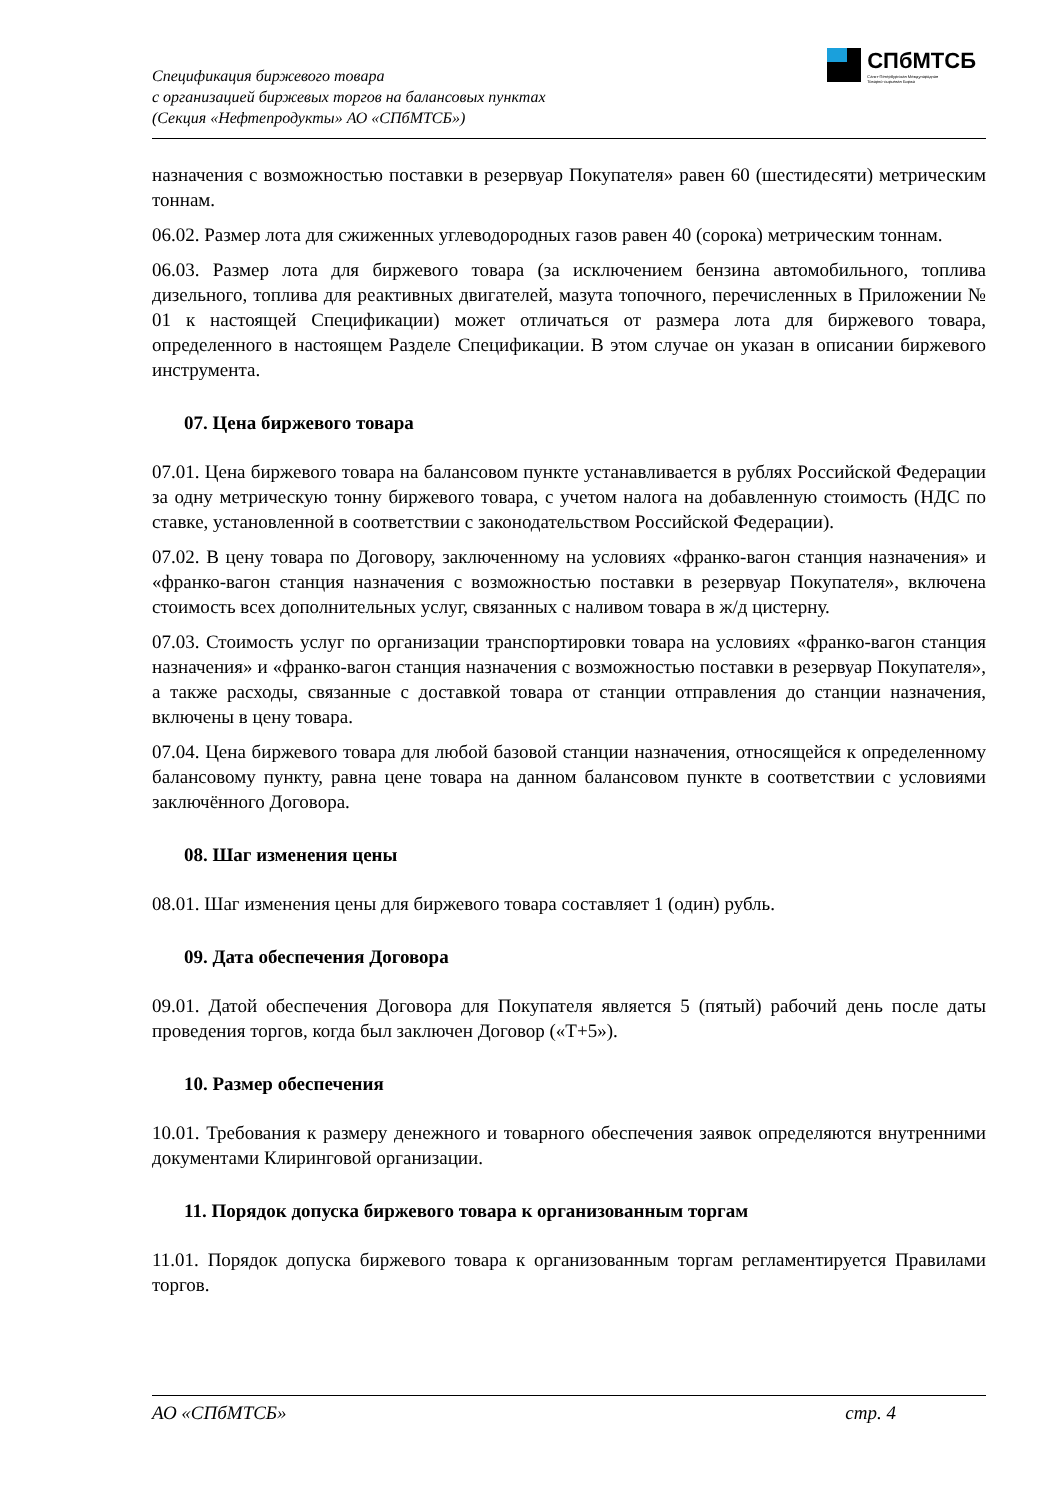Спецификация биржевого товара
с организацией биржевых торгов на балансовых пунктах
(Секция «Нефтепродукты» АО «СПбМТСБ»)
СПбМТСБ
Санкт-Петербургская Международная
Товарно-сырьевая Биржа
назначения с возможностью поставки в резервуар Покупателя» равен 60 (шестидесяти) метрическим тоннам.
06.02. Размер лота для сжиженных углеводородных газов равен 40 (сорока) метрическим тоннам.
06.03. Размер лота для биржевого товара (за исключением бензина автомобильного, топлива дизельного, топлива для реактивных двигателей, мазута топочного, перечисленных в Приложении № 01 к настоящей Спецификации) может отличаться от размера лота для биржевого товара, определенного в настоящем Разделе Спецификации. В этом случае он указан в описании биржевого инструмента.
07. Цена биржевого товара
07.01. Цена биржевого товара на балансовом пункте устанавливается в рублях Российской Федерации за одну метрическую тонну биржевого товара, с учетом налога на добавленную стоимость (НДС по ставке, установленной в соответствии с законодательством Российской Федерации).
07.02. В цену товара по Договору, заключенному на условиях «франко-вагон станция назначения» и «франко-вагон станция назначения с возможностью поставки в резервуар Покупателя», включена стоимость всех дополнительных услуг, связанных с наливом товара в ж/д цистерну.
07.03. Стоимость услуг по организации транспортировки товара на условиях «франко-вагон станция назначения» и «франко-вагон станция назначения с возможностью поставки в резервуар Покупателя», а также расходы, связанные с доставкой товара от станции отправления до станции назначения, включены в цену товара.
07.04. Цена биржевого товара для любой базовой станции назначения, относящейся к определенному балансовому пункту, равна цене товара на данном балансовом пункте в соответствии с условиями заключённого Договора.
08. Шаг изменения цены
08.01. Шаг изменения цены для биржевого товара составляет 1 (один) рубль.
09. Дата обеспечения Договора
09.01. Датой обеспечения Договора для Покупателя является 5 (пятый) рабочий день после даты проведения торгов, когда был заключен Договор («Т+5»).
10. Размер обеспечения
10.01. Требования к размеру денежного и товарного обеспечения заявок определяются внутренними документами Клиринговой организации.
11. Порядок допуска биржевого товара к организованным торгам
11.01. Порядок допуска биржевого товара к организованным торгам регламентируется Правилами торгов.
АО «СПбМТСБ» стр. 4